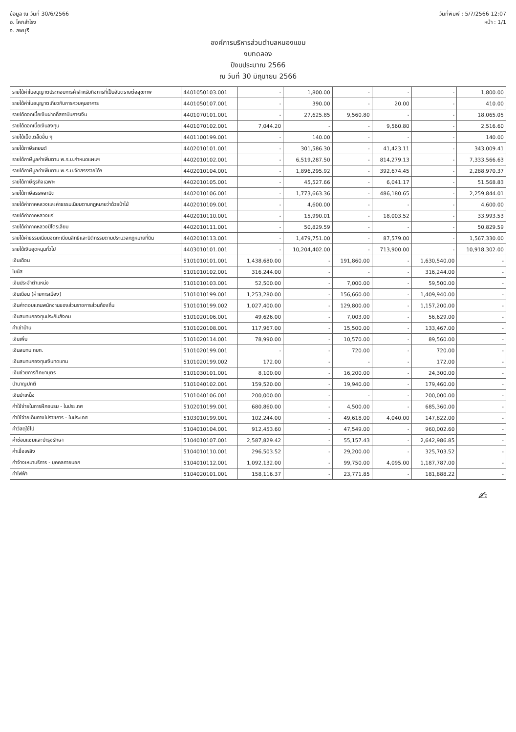ข้อมูล ณ วันที่ 30/6/2566
อ. โคกสำโรง
จ. ลพบุรี
วันที่พิมพ์ : 5/7/2566 12:07
หน้า : 1/1
องค์การบริหารส่วนตำบลหนองแขม
งบทดลอง
ปีงบประมาณ 2566
ณ วันที่ 30 มิถุนายน 2566
| รายได้ค่าใบอนุญาตประกอบการค้าสำหรับกิจการที่เป็นอันตรายต่อสุขภาพ | 4401050103.001 | - | 1,800.00 | - | - | - | 1,800.00 |
| รายได้ค่าใบอนุญาตเกี่ยวกับการควบคุมอาคาร | 4401050107.001 | - | 390.00 | - | 20.00 | - | 410.00 |
| รายได้ดอกเบี้ยเงินฝากที่สถาบันการเงิน | 4401070101.001 | - | 27,625.85 | 9,560.80 | - | - | 18,065.05 |
| รายได้ดอกเบี้ยเงินลงทุน | 4401070102.001 | 7,044.20 | - | - | 9,560.80 | - | 2,516.60 |
| รายได้เบ็ดเตล็ดอื่น ๆ | 4401100199.001 | - | 140.00 | - | - | - | 140.00 |
| รายได้ภาษีรถยนต์ | 4402010101.001 | - | 301,586.30 | - | 41,423.11 | - | 343,009.41 |
| รายได้ภาษีมูลค่าเพิ่มตาม พ.ร.บ.กำหนดแผนฯ | 4402010102.001 | - | 6,519,287.50 | - | 814,279.13 | - | 7,333,566.63 |
| รายได้ภาษีมูลค่าเพิ่มตาม พ.ร.บ.จัดสรรรายได้ฯ | 4402010104.001 | - | 1,896,295.92 | - | 392,674.45 | - | 2,288,970.37 |
| รายได้ภาษีธุรกิจเฉพาะ | 4402010105.001 | - | 45,527.66 | - | 6,041.17 | - | 51,568.83 |
| รายได้ภาษีสรรพสามิต | 4402010106.001 | - | 1,773,663.36 | - | 486,180.65 | - | 2,259,844.01 |
| รายได้ค่าภาคหลวงและค่าธรรมเนียมตามกฎหมายว่าด้วยป่าไม้ | 4402010109.001 | - | 4,600.00 | - | - | - | 4,600.00 |
| รายได้ค่าภาคหลวงแร่ | 4402010110.001 | - | 15,990.01 | - | 18,003.52 | - | 33,993.53 |
| รายได้ค่าภาคหลวงปิโตรเลียม | 4402010111.001 | - | 50,829.59 | - | - | - | 50,829.59 |
| รายได้ค่าธรรมเนียมจดทะเบียนสิทธิและนิติกรรมตามประมวลกฎหมายที่ดิน | 4402010113.001 | - | 1,479,751.00 | - | 87,579.00 | - | 1,567,330.00 |
| รายได้เงินอุดหนุนทั่วไป | 4403010101.001 | - | 10,204,402.00 | - | 713,900.00 | - | 10,918,302.00 |
| เงินเดือน | 5101010101.001 | 1,438,680.00 | - | 191,860.00 | - | 1,630,540.00 | - |
| โบนัส | 5101010102.001 | 316,244.00 | - | - | - | 316,244.00 | - |
| เงินประจำตำแหน่ง | 5101010103.001 | 52,500.00 | - | 7,000.00 | - | 59,500.00 | - |
| เงินเดือน (ฝ่ายการเมือง) | 5101010199.001 | 1,253,280.00 | - | 156,660.00 | - | 1,409,940.00 | - |
| เงินค่าตอบแทนพนักงานของส่วนราชการส่วนท้องถิ่น | 5101010199.002 | 1,027,400.00 | - | 129,800.00 | - | 1,157,200.00 | - |
| เงินสมทบกองทุนประกันสังคม | 5101020106.001 | 49,626.00 | - | 7,003.00 | - | 56,629.00 | - |
| ค่าเช่าบ้าน | 5101020108.001 | 117,967.00 | - | 15,500.00 | - | 133,467.00 | - |
| เงินเพิ่ม | 5101020114.001 | 78,990.00 | - | 10,570.00 | - | 89,560.00 | - |
| เงินสมทบ กบท. | 5101020199.001 | - | - | 720.00 | - | 720.00 | - |
| เงินสมทบกองทุนเงินทดแทน | 5101020199.002 | 172.00 | - | - | - | 172.00 | - |
| เงินช่วยการศึกษาบุตร | 5101030101.001 | 8,100.00 | - | 16,200.00 | - | 24,300.00 | - |
| บำนาญปกติ | 5101040102.001 | 159,520.00 | - | 19,940.00 | - | 179,460.00 | - |
| เงินบำเหน็จ | 5101040106.001 | 200,000.00 | - | - | - | 200,000.00 | - |
| ค่าใช้จ่ายในการฝึกอบรม - ในประเทศ | 5102010199.001 | 680,860.00 | - | 4,500.00 | - | 685,360.00 | - |
| ค่าใช้จ่ายเดินทางไปราชการ - ในประเทศ | 5103010199.001 | 102,244.00 | - | 49,618.00 | 4,040.00 | 147,822.00 | - |
| ค่าวัสดุใช้ไป | 5104010104.001 | 912,453.60 | - | 47,549.00 | - | 960,002.60 | - |
| ค่าซ่อมแซมและบำรุงรักษา | 5104010107.001 | 2,587,829.42 | - | 55,157.43 | - | 2,642,986.85 | - |
| ค่าเชื้อเพลิง | 5104010110.001 | 296,503.52 | - | 29,200.00 | - | 325,703.52 | - |
| ค่าจ้างเหมาบริการ - บุคคลภายนอก | 5104010112.001 | 1,092,132.00 | - | 99,750.00 | 4,095.00 | 1,187,787.00 | - |
| ค่าไฟฟ้า | 5104020101.001 | 158,116.37 | - | 23,771.85 | - | 181,888.22 | - |
✍